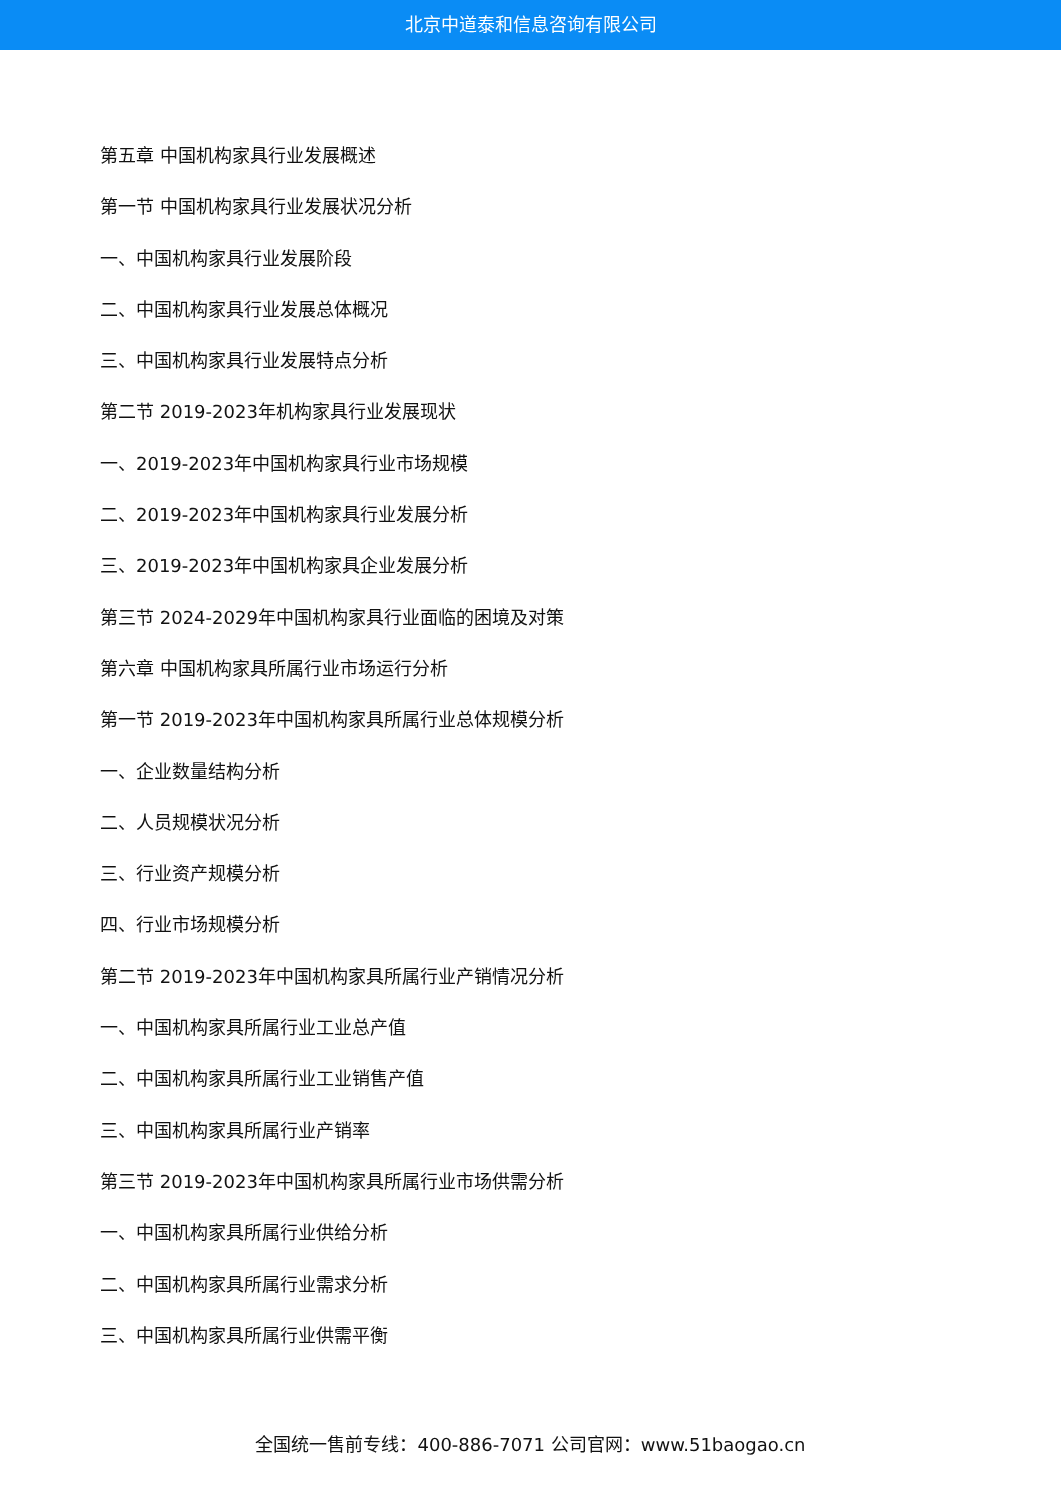北京中道泰和信息咨询有限公司
第五章 中国机构家具行业发展概述
第一节 中国机构家具行业发展状况分析
一、中国机构家具行业发展阶段
二、中国机构家具行业发展总体概况
三、中国机构家具行业发展特点分析
第二节 2019-2023年机构家具行业发展现状
一、2019-2023年中国机构家具行业市场规模
二、2019-2023年中国机构家具行业发展分析
三、2019-2023年中国机构家具企业发展分析
第三节 2024-2029年中国机构家具行业面临的困境及对策
第六章 中国机构家具所属行业市场运行分析
第一节 2019-2023年中国机构家具所属行业总体规模分析
一、企业数量结构分析
二、人员规模状况分析
三、行业资产规模分析
四、行业市场规模分析
第二节 2019-2023年中国机构家具所属行业产销情况分析
一、中国机构家具所属行业工业总产值
二、中国机构家具所属行业工业销售产值
三、中国机构家具所属行业产销率
第三节 2019-2023年中国机构家具所属行业市场供需分析
一、中国机构家具所属行业供给分析
二、中国机构家具所属行业需求分析
三、中国机构家具所属行业供需平衡
全国统一售前专线：400-886-7071 公司官网：www.51baogao.cn